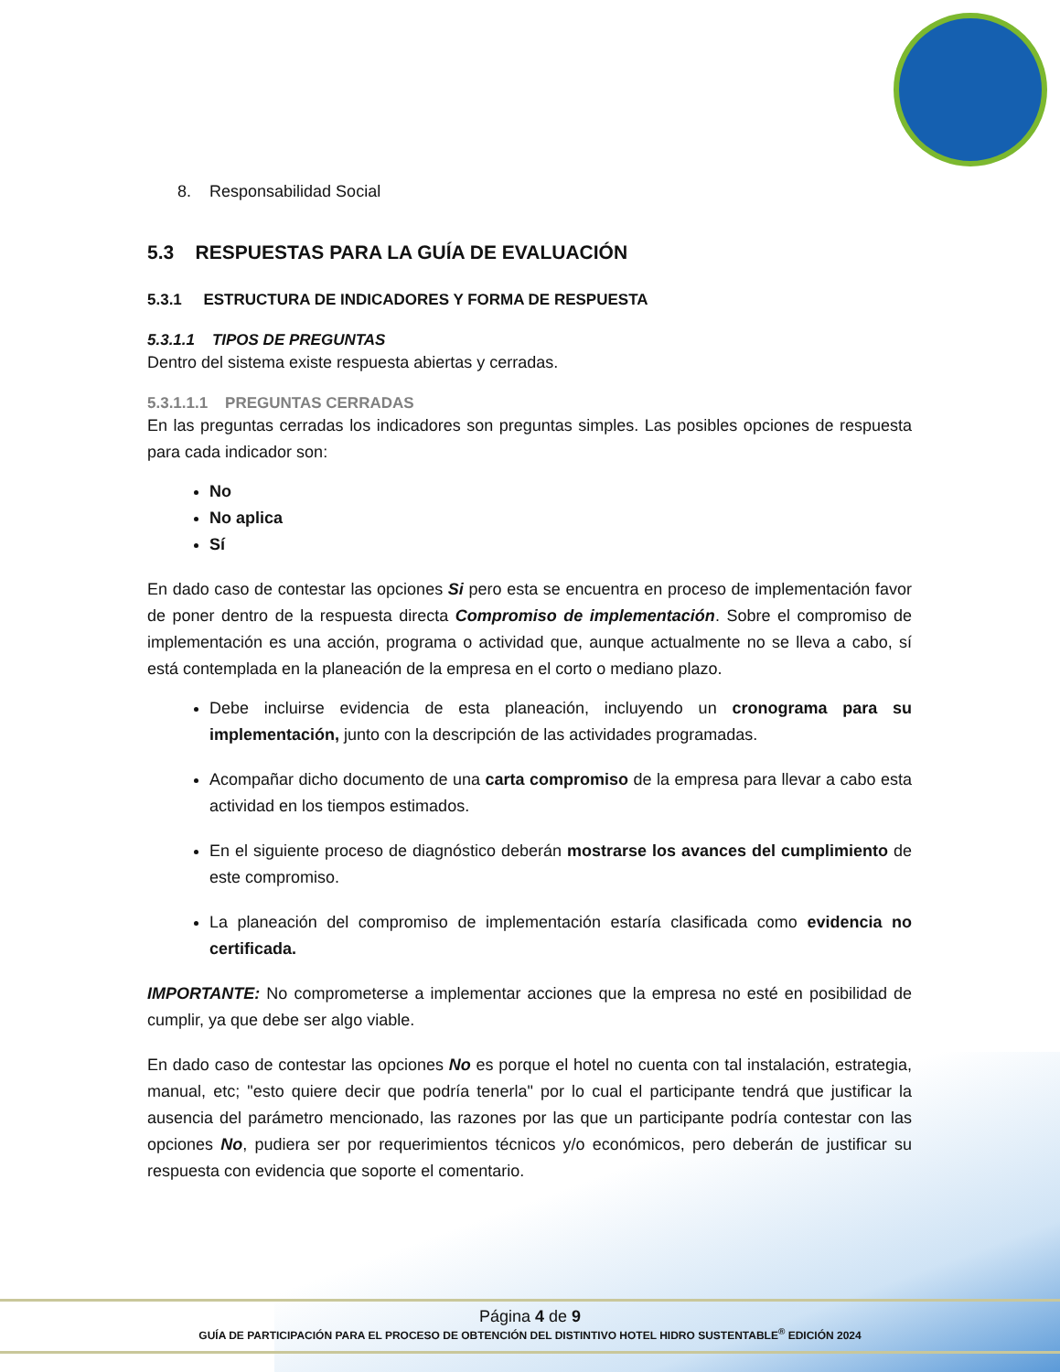8. Responsabilidad Social
5.3 RESPUESTAS PARA LA GUÍA DE EVALUACIÓN
5.3.1 ESTRUCTURA DE INDICADORES Y FORMA DE RESPUESTA
5.3.1.1 TIPOS DE PREGUNTAS
Dentro del sistema existe respuesta abiertas y cerradas.
5.3.1.1.1 PREGUNTAS CERRADAS
En las preguntas cerradas los indicadores son preguntas simples. Las posibles opciones de respuesta para cada indicador son:
No
No aplica
Sí
En dado caso de contestar las opciones Si pero esta se encuentra en proceso de implementación favor de poner dentro de la respuesta directa Compromiso de implementación. Sobre el compromiso de implementación es una acción, programa o actividad que, aunque actualmente no se lleva a cabo, sí está contemplada en la planeación de la empresa en el corto o mediano plazo.
Debe incluirse evidencia de esta planeación, incluyendo un cronograma para su implementación, junto con la descripción de las actividades programadas.
Acompañar dicho documento de una carta compromiso de la empresa para llevar a cabo esta actividad en los tiempos estimados.
En el siguiente proceso de diagnóstico deberán mostrarse los avances del cumplimiento de este compromiso.
La planeación del compromiso de implementación estaría clasificada como evidencia no certificada.
IMPORTANTE: No comprometerse a implementar acciones que la empresa no esté en posibilidad de cumplir, ya que debe ser algo viable.
En dado caso de contestar las opciones No es porque el hotel no cuenta con tal instalación, estrategia, manual, etc; "esto quiere decir que podría tenerla" por lo cual el participante tendrá que justificar la ausencia del parámetro mencionado, las razones por las que un participante podría contestar con las opciones No, pudiera ser por requerimientos técnicos y/o económicos, pero deberán de justificar su respuesta con evidencia que soporte el comentario.
Página 4 de 9
GUÍA DE PARTICIPACIÓN PARA EL PROCESO DE OBTENCIÓN DEL DISTINTIVO HOTEL HIDRO SUSTENTABLE<sup>®</sup> EDICIÓN 2024